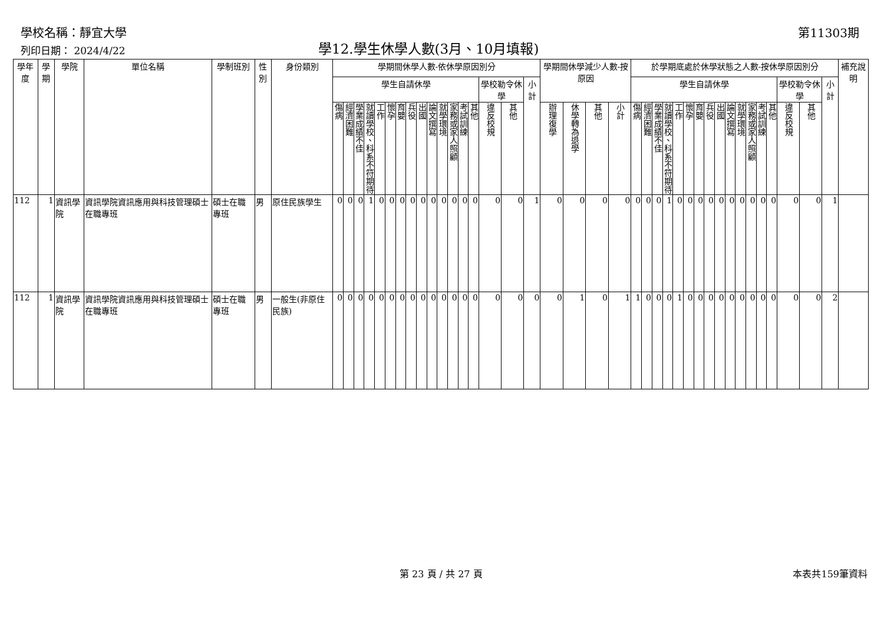學校名稱：靜宜大學 第11303期
列印日期： 2024/4/22 學12.學生休學人數(3月、10月填報)
| 學年度 | 學期 | 學院 | 單位名稱 | 學制班別 | 性別 | 身份類別 | 學期間休學人數-依休學原因別分 | | | | | | | | | | | | | | | | | 學期間休學減少人數-按原因 | | | | 於學期底處於休學狀態之人數-按休學原因別分 | | | | | | | | | | | | | | | | | 補充說明 |
| --- | --- | --- | --- | --- | --- | --- | --- | --- | --- | --- | --- | --- | --- | --- | --- | --- | --- | --- | --- | --- | --- | --- | --- | --- | --- | --- | --- | --- | --- | --- | --- | --- | --- | --- | --- | --- | --- | --- | --- | --- | --- | --- | --- | --- | --- |
| | | | | | | | 學生自請休學 | | | | | | | | | | | | | | 學校勒令休學 | | 小計 | | | | | 學生自請休學 | | | | | | | | | | | | | | 學校勒令休學 | | 小計 | |
| | | | | | | | 傷病 | 經濟困難 | 學業成績不佳 | 就讀學校、科系不符期待 | 工作 | 懷孕 | 育嬰 | 兵役 | 出國 | 論文撰寫 | 就學環境 | 家務或家人照顧 | 考試訓練 | 其他 | 違反校規 | 其他 | | 辦理復學 | 休學轉為退學 | 其他 | 小計 | 傷病 | 經濟困難 | 學業成績不佳 | 就讀學校、科系不符期待 | 工作 | 懷孕 | 育嬰 | 兵役 | 出國 | 論文撰寫 | 就學環境 | 家務或家人照顧 | 考試訓練 | 其他 | 違反校規 | 其他 | | |
| 112 | 1 | 資訊學院 | 資訊學院資訊應用與科技管理碩士在職專班 | 碩士在職專班 | 男 | 原住民族學生 | 0 | 0 | 0 | 1 | 0 | 0 | 0 | 0 | 0 | 0 | 0 | 0 | 0 | 0 | 0 | 0 | 1 | 0 | 0 | 0 | 0 | 0 | 0 | 0 | 1 | 0 | 0 | 0 | 0 | 0 | 0 | 0 | 0 | 0 | 0 | 0 | 0 | 1 | |
| 112 | 1 | 資訊學院 | 資訊學院資訊應用與科技管理碩士在職專班 | 碩士在職專班 | 男 | 一般生(非原住民族) | 0 | 0 | 0 | 0 | 0 | 0 | 0 | 0 | 0 | 0 | 0 | 0 | 0 | 0 | 0 | 0 | 0 | 0 | 1 | 0 | 1 | 1 | 0 | 0 | 0 | 1 | 0 | 0 | 0 | 0 | 0 | 0 | 0 | 0 | 0 | 0 | 0 | 2 | |
第 23 頁 / 共 27 頁 本表共159筆資料